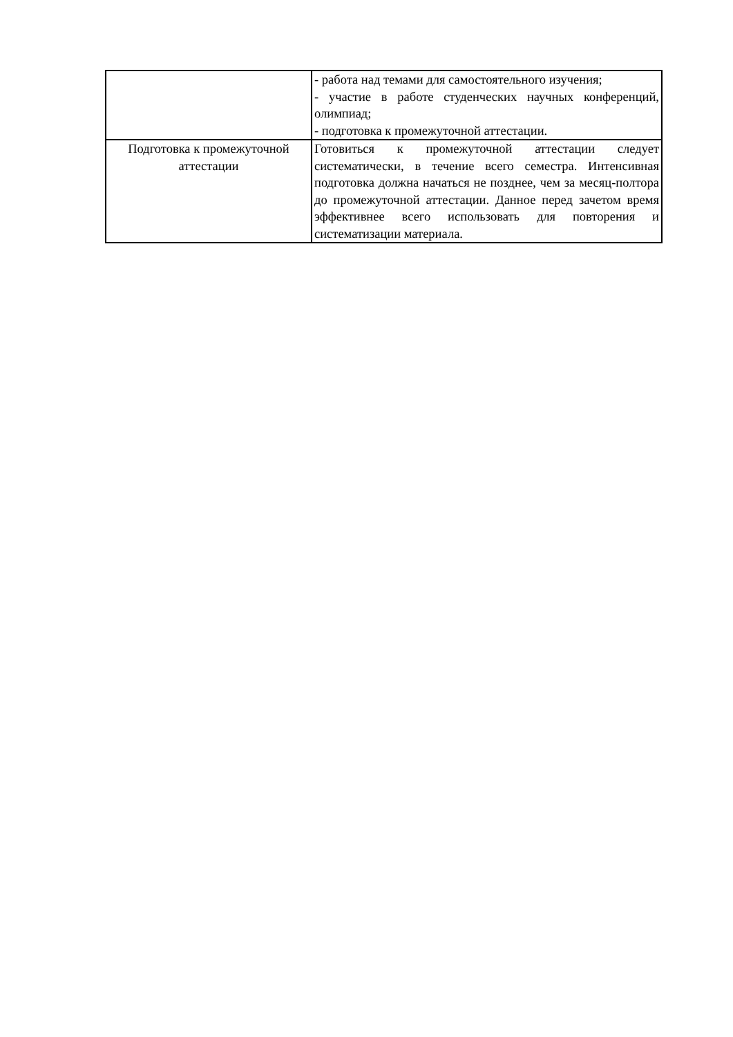| | - работа над темами для самостоятельного изучения; - участие в работе студенческих научных конференций, олимпиад; - подготовка к промежуточной аттестации. |
| Подготовка к промежуточной аттестации | Готовиться к промежуточной аттестации следует систематически, в течение всего семестра. Интенсивная подготовка должна начаться не позднее, чем за месяц-полтора до промежуточной аттестации. Данное перед зачетом время эффективнее всего использовать для повторения и систематизации материала. |